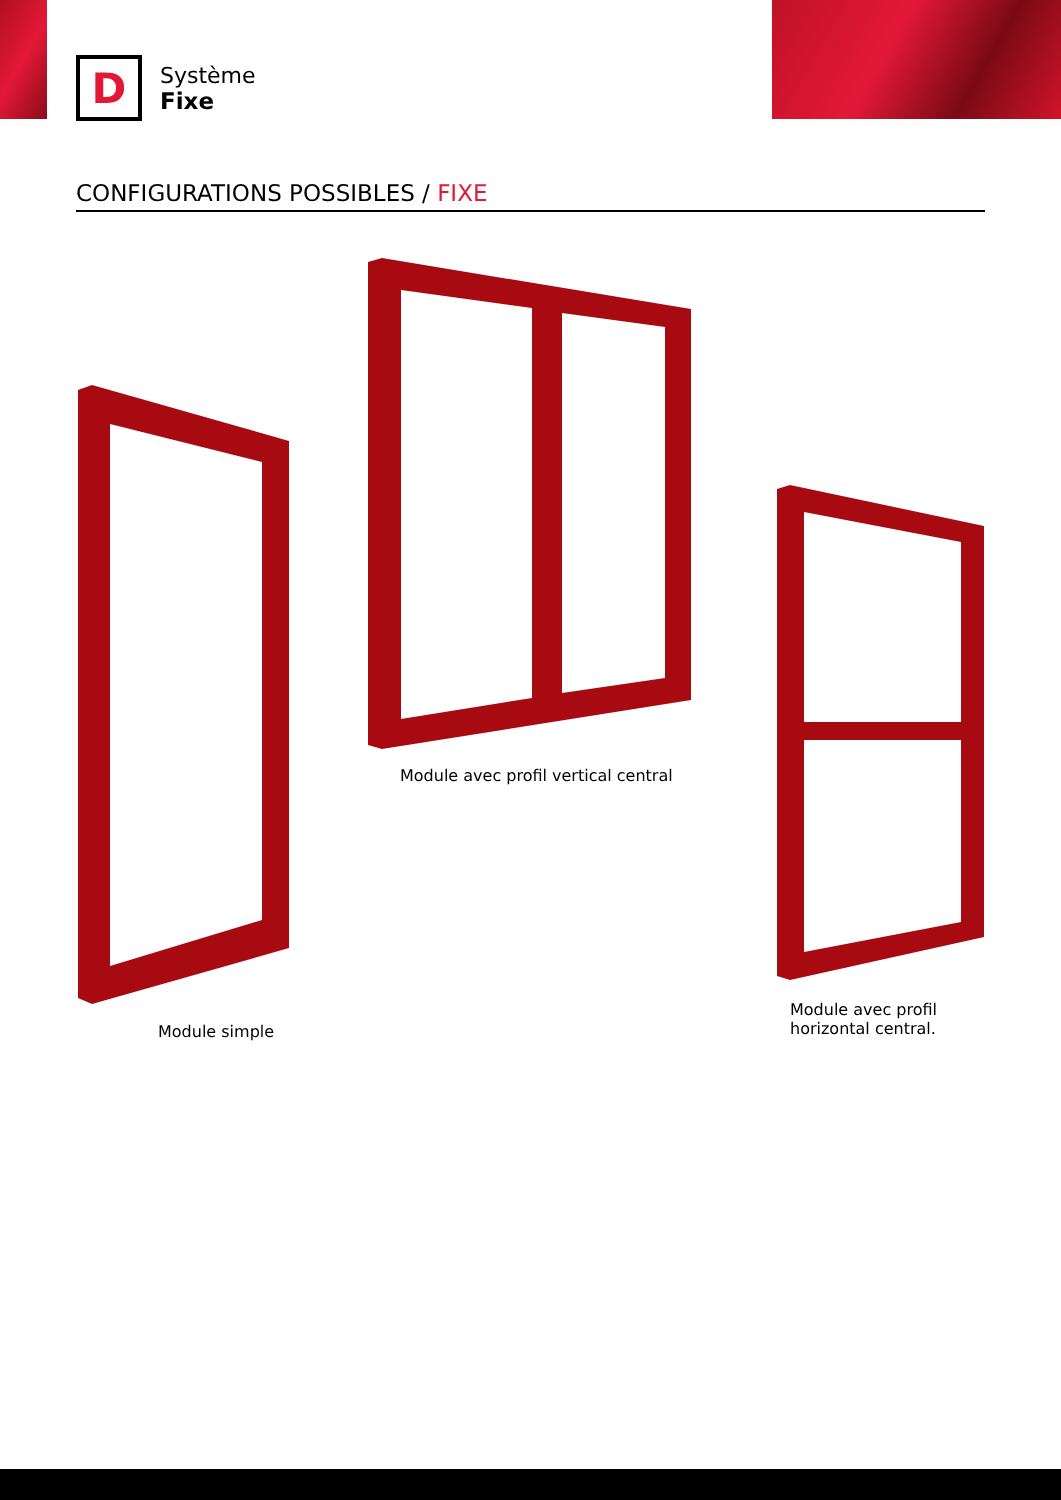D
Système
Fixe
CONFIGURATIONS POSSIBLES / FIXE
Module simple
Module avec profil vertical central
Module avec profil
horizontal central.